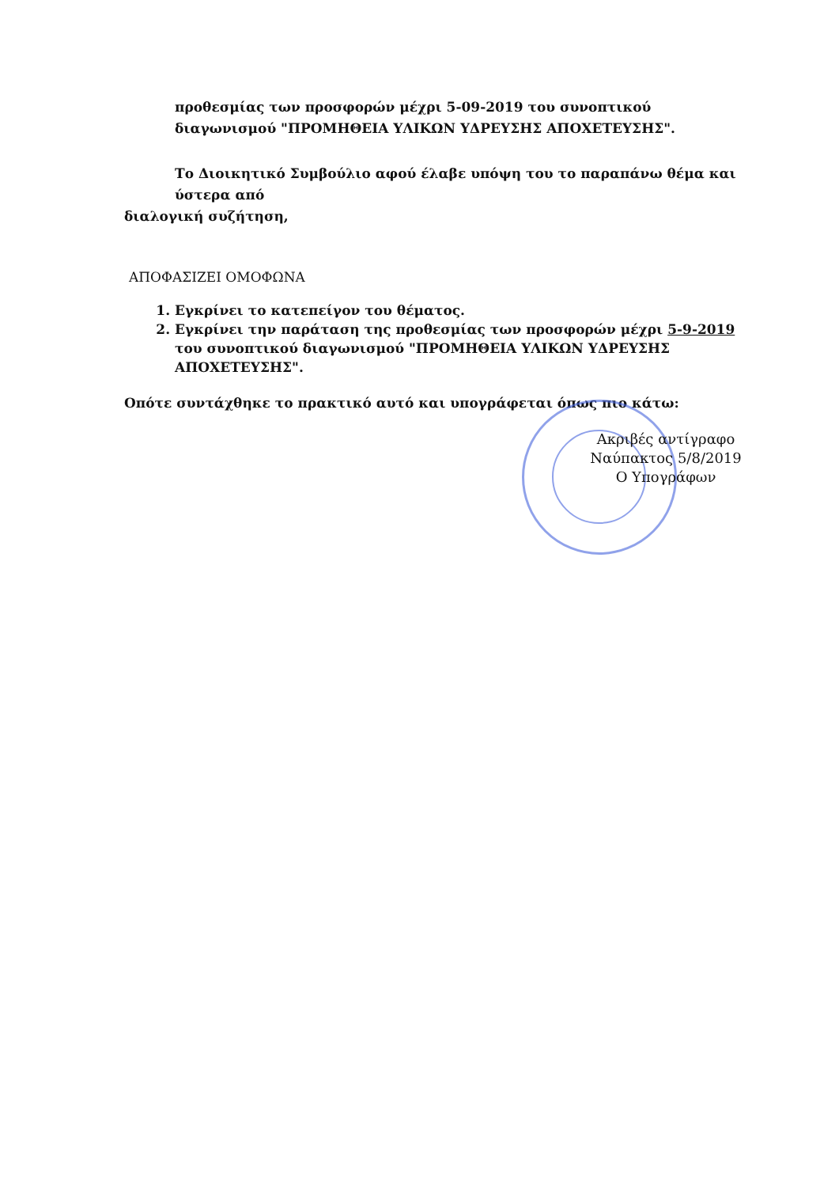προθεσμίας των προσφορών μέχρι 5-09-2019 του συνοπτικού διαγωνισμού "ΠΡΟΜΗΘΕΙΑ ΥΛΙΚΩΝ ΥΔΡΕΥΣΗΣ ΑΠΟΧΕΤΕΥΣΗΣ".
Το Διοικητικό Συμβούλιο αφού έλαβε υπόψη του το παραπάνω θέμα και ύστερα από
διαλογική συζήτηση,
ΑΠΟΦΑΣΙΖΕΙ ΟΜΟΦΩΝΑ
1. Εγκρίνει το κατεπείγον του θέματος.
2. Εγκρίνει την παράταση της προθεσμίας των προσφορών μέχρι 5-9-2019 του συνοπτικού διαγωνισμού "ΠΡΟΜΗΘΕΙΑ ΥΛΙΚΩΝ ΥΔΡΕΥΣΗΣ ΑΠΟΧΕΤΕΥΣΗΣ".
Οπότε συντάχθηκε το πρακτικό αυτό και υπογράφεται όπως πιο κάτω:
Ακριβές αντίγραφο
Ναύπακτος 5/8/2019
Ο Υπογράφων